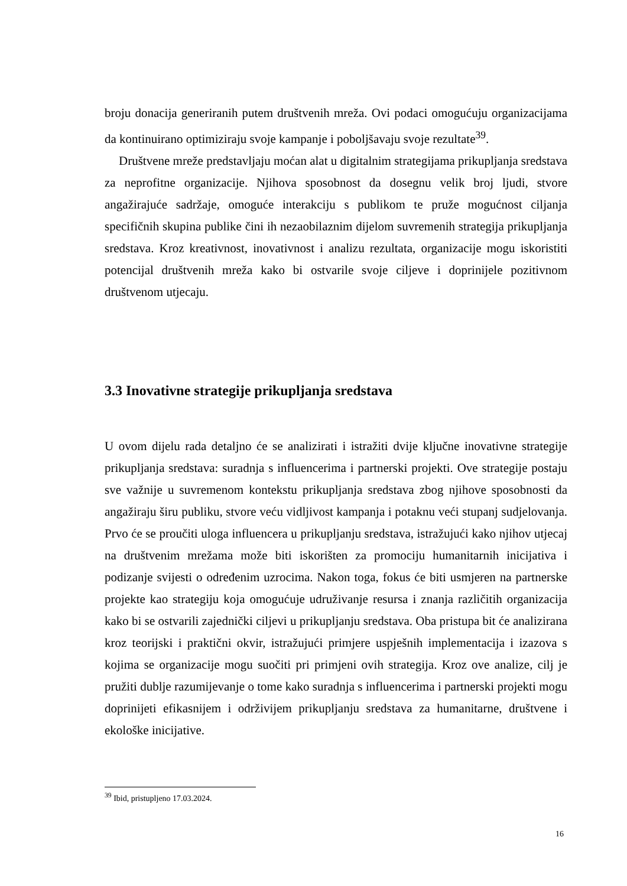broju donacija generiranih putem društvenih mreža. Ovi podaci omogućuju organizacijama da kontinuirano optimiziraju svoje kampanje i poboljšavaju svoje rezultate<sup>39</sup>.
Društvene mreže predstavljaju moćan alat u digitalnim strategijama prikupljanja sredstava za neprofitne organizacije. Njihova sposobnost da dosegnu velik broj ljudi, stvore angažirajuće sadržaje, omoguće interakciju s publikom te pruže mogućnost ciljanja specifičnih skupina publike čini ih nezaobilaznim dijelom suvremenih strategija prikupljanja sredstava. Kroz kreativnost, inovativnost i analizu rezultata, organizacije mogu iskoristiti potencijal društvenih mreža kako bi ostvarile svoje ciljeve i doprinijele pozitivnom društvenom utjecaju.
3.3 Inovativne strategije prikupljanja sredstava
U ovom dijelu rada detaljno će se analizirati i istražiti dvije ključne inovativne strategije prikupljanja sredstava: suradnja s influencerima i partnerski projekti. Ove strategije postaju sve važnije u suvremenom kontekstu prikupljanja sredstava zbog njihove sposobnosti da angažiraju širu publiku, stvore veću vidljivost kampanja i potaknu veći stupanj sudjelovanja. Prvo će se proučiti uloga influencera u prikupljanju sredstava, istražujući kako njihov utjecaj na društvenim mrežama može biti iskorišten za promociju humanitarnih inicijativa i podizanje svijesti o određenim uzrocima. Nakon toga, fokus će biti usmjeren na partnerske projekte kao strategiju koja omogućuje udruživanje resursa i znanja različitih organizacija kako bi se ostvarili zajednički ciljevi u prikupljanju sredstava. Oba pristupa bit će analizirana kroz teorijski i praktični okvir, istražujući primjere uspješnih implementacija i izazova s kojima se organizacije mogu suočiti pri primjeni ovih strategija. Kroz ove analize, cilj je pružiti dublje razumijevanje o tome kako suradnja s influencerima i partnerski projekti mogu doprinijeti efikasnijem i održivijem prikupljanju sredstava za humanitarne, društvene i ekološke inicijative.
<sup>39</sup> Ibid, pristupljeno 17.03.2024.
16